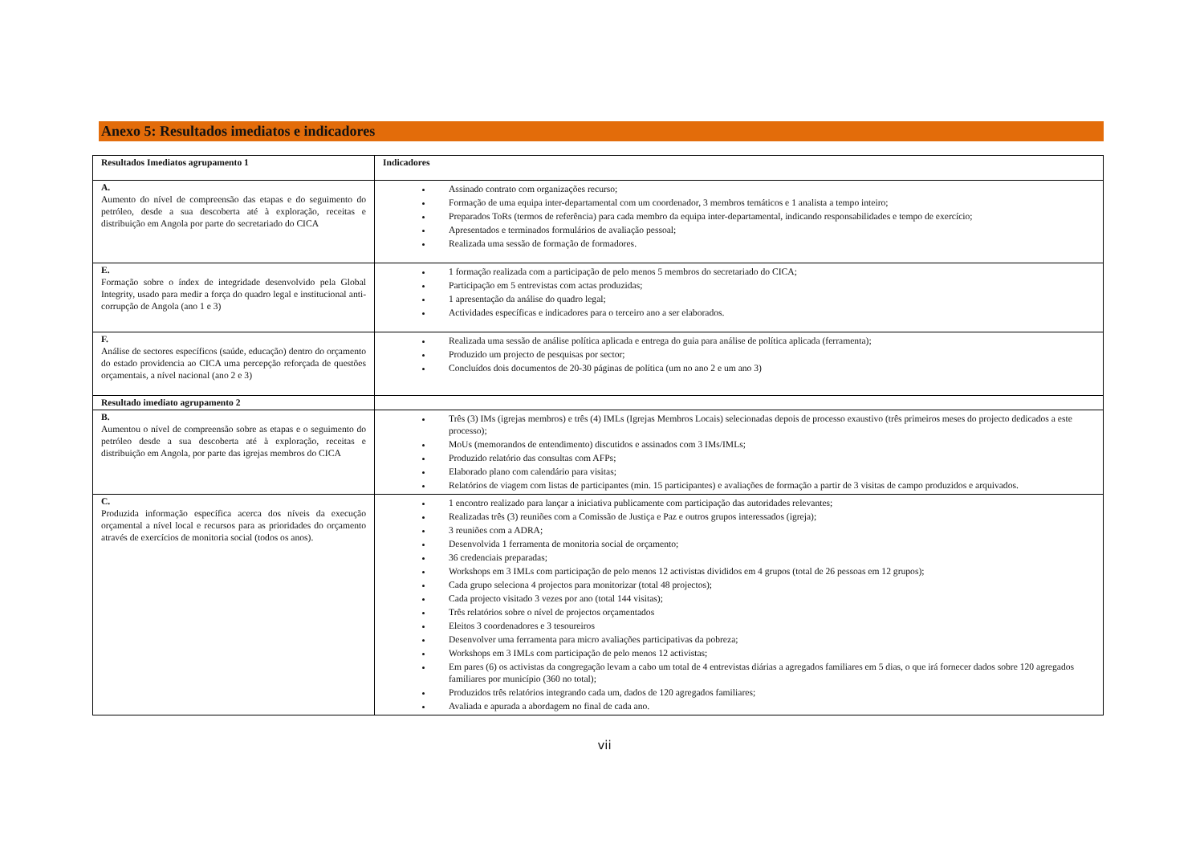Anexo 5: Resultados imediatos e indicadores
| Resultados Imediatos agrupamento 1 | Indicadores |
| --- | --- |
| A. Aumento do nível de compreensão das etapas e do seguimento do petróleo, desde a sua descoberta até à exploração, receitas e distribuição em Angola por parte do secretariado do CICA | Assinado contrato com organizações recurso; Formação de uma equipa inter-departamental com um coordenador, 3 membros temáticos e 1 analista a tempo inteiro; Preparados ToRs (termos de referência) para cada membro da equipa inter-departamental, indicando responsabilidades e tempo de exercício; Apresentados e terminados formulários de avaliação pessoal; Realizada uma sessão de formação de formadores. |
| E. Formação sobre o índex de integridade desenvolvido pela Global Integrity, usado para medir a força do quadro legal e institucional anti-corrupção de Angola (ano 1 e 3) | 1 formação realizada com a participação de pelo menos 5 membros do secretariado do CICA; Participação em 5 entrevistas com actas produzidas; 1 apresentação da análise do quadro legal; Actividades específicas e indicadores para o terceiro ano a ser elaborados. |
| F. Análise de sectores específicos (saúde, educação) dentro do orçamento do estado providencia ao CICA uma percepção reforçada de questões orçamentais, a nível nacional (ano 2 e 3) | Realizada uma sessão de análise política aplicada e entrega do guia para análise de política aplicada (ferramenta); Produzido um projecto de pesquisas por sector; Concluídos dois documentos de 20-30 páginas de política (um no ano 2 e um ano 3) |
| Resultado imediato agrupamento 2 | |
| B. Aumentou o nível de compreensão sobre as etapas e o seguimento do petróleo desde a sua descoberta até à exploração, receitas e distribuição em Angola, por parte das igrejas membros do CICA | Três (3) IMs (igrejas membros) e três (4) IMLs (Igrejas Membros Locais) selecionadas depois de processo exaustivo (três primeiros meses do projecto dedicados a este processo); MoUs (memorandos de entendimento) discutidos e assinados com 3 IMs/IMLs; Produzido relatório das consultas com AFPs; Elaborado plano com calendário para visitas; Relatórios de viagem com listas de participantes (min. 15 participantes) e avaliações de formação a partir de 3 visitas de campo produzidos e arquivados. |
| C. Produzida informação específica acerca dos níveis da execução orçamental a nível local e recursos para as prioridades do orçamento através de exercícios de monitoria social (todos os anos). | 1 encontro realizado para lançar a iniciativa publicamente com participação das autoridades relevantes; Realizadas três (3) reuniões com a Comissão de Justiça e Paz e outros grupos interessados (igreja); 3 reuniões com a ADRA; Desenvolvida 1 ferramenta de monitoria social de orçamento; 36 credenciais preparadas; Workshops em 3 IMLs com participação de pelo menos 12 activistas divididos em 4 grupos (total de 26 pessoas em 12 grupos); Cada grupo seleciona 4 projectos para monitorizar (total 48 projectos); Cada projecto visitado 3 vezes por ano (total 144 visitas); Três relatórios sobre o nível de projectos orçamentados Eleitos 3 coordenadores e 3 tesoureiros Desenvolver uma ferramenta para micro avaliações participativas da pobreza; Workshops em 3 IMLs com participação de pelo menos 12 activistas; Em pares (6) os activistas da congregação levam a cabo um total de 4 entrevistas diárias a agregados familiares em 5 dias, o que irá fornecer dados sobre 120 agregados familiares por município (360 no total); Produzidos três relatórios integrando cada um, dados de 120 agregados familiares; Avaliada e apurada a abordagem no final de cada ano. |
vii